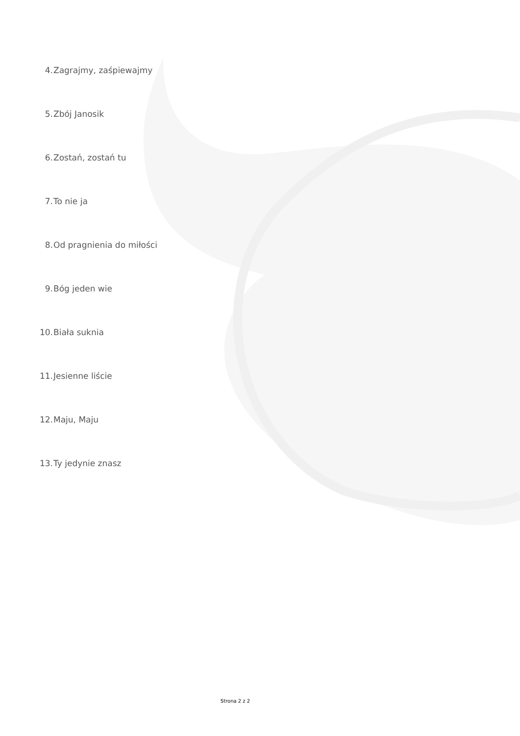4. Zagrajmy, zaśpiewajmy
5. Zbój Janosik
6. Zostań, zostań tu
7. To nie ja
8. Od pragnienia do miłości
9. Bóg jeden wie
10. Biała suknia
11. Jesienne liście
12. Maju, Maju
13. Ty jedynie znasz
Strona 2 z 2